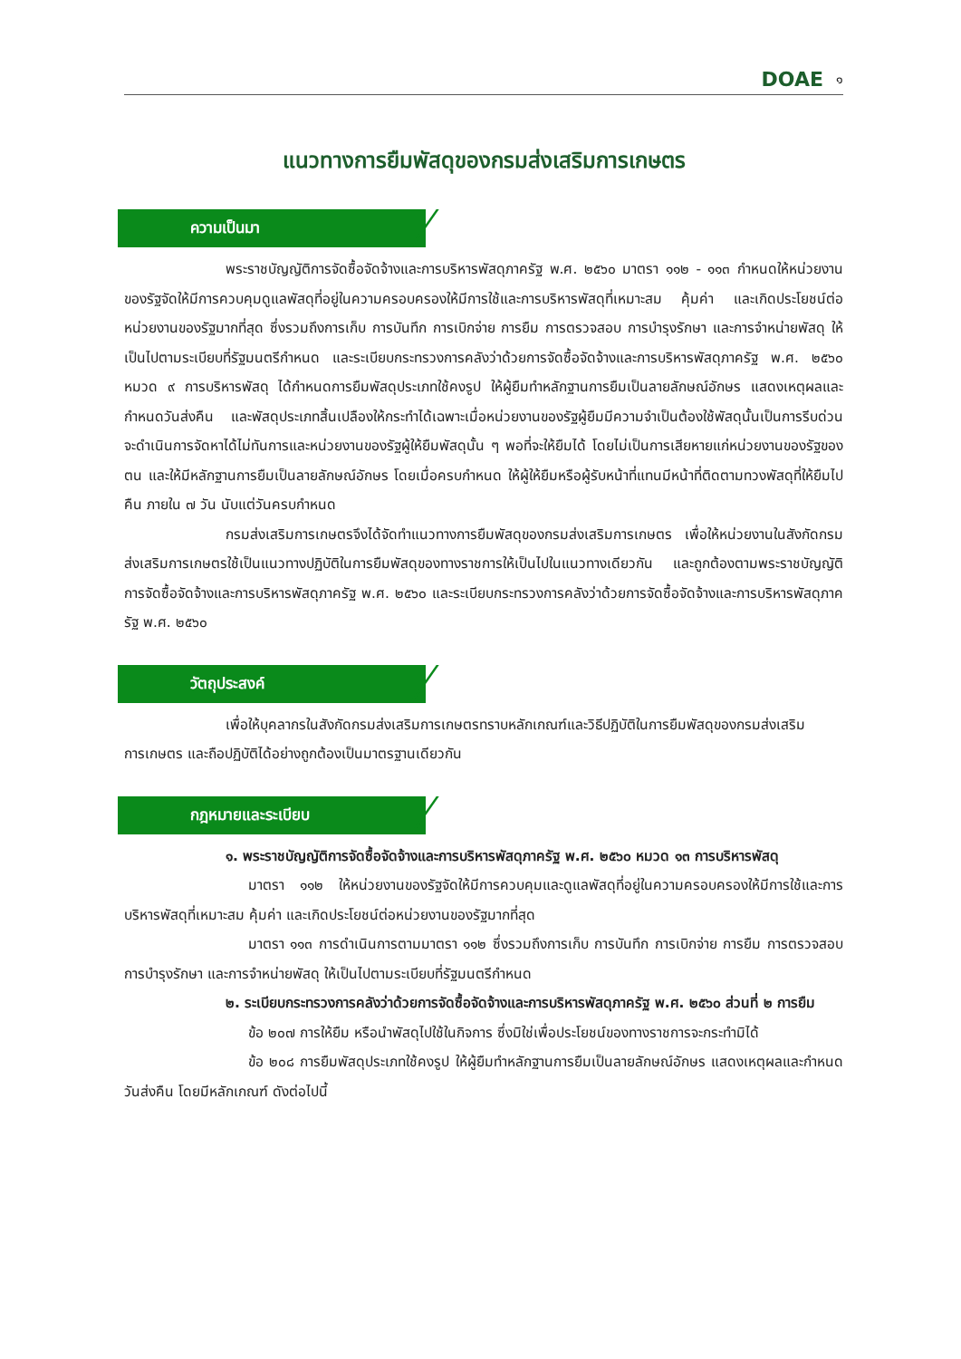DOAE ๑
แนวทางการยืมพัสดุของกรมส่งเสริมการเกษตร
ความเป็นมา
พระราชบัญญัติการจัดซื้อจัดจ้างและการบริหารพัสดุภาครัฐ พ.ศ. ๒๕๖๐ มาตรา ๑๑๒ - ๑๑๓ กำหนดให้หน่วยงานของรัฐจัดให้มีการควบคุมดูแลพัสดุที่อยู่ในความครอบครองให้มีการใช้และการบริหารพัสดุที่เหมาะสม คุ้มค่า และเกิดประโยชน์ต่อหน่วยงานของรัฐมากที่สุด ซึ่งรวมถึงการเก็บ การบันทึก การเบิกจ่าย การยืม การตรวจสอบ การบำรุงรักษา และการจำหน่ายพัสดุ ให้เป็นไปตามระเบียบที่รัฐมนตรีกำหนด และระเบียบกระทรวงการคลังว่าด้วยการจัดซื้อจัดจ้างและการบริหารพัสดุภาครัฐ พ.ศ. ๒๕๖๐ หมวด ๙ การบริหารพัสดุ ได้กำหนดการยืมพัสดุประเภทใช้คงรูป ให้ผู้ยืมทำหลักฐานการยืมเป็นลายลักษณ์อักษร แสดงเหตุผลและกำหนดวันส่งคืน และพัสดุประเภทสิ้นเปลืองให้กระทำได้เฉพาะเมื่อหน่วยงานของรัฐผู้ยืมมีความจำเป็นต้องใช้พัสดุนั้นเป็นการรีบด่วน จะดำเนินการจัดหาได้ไม่ทันการและหน่วยงานของรัฐผู้ให้ยืมพัสดุนั้น ๆ พอที่จะให้ยืมได้ โดยไม่เป็นการเสียหายแก่หน่วยงานของรัฐของตน และให้มีหลักฐานการยืมเป็นลายลักษณ์อักษร โดยเมื่อครบกำหนด ให้ผู้ให้ยืมหรือผู้รับหน้าที่แทนมีหน้าที่ติดตามทวงพัสดุที่ให้ยืมไปคืน ภายใน ๗ วัน นับแต่วันครบกำหนด
กรมส่งเสริมการเกษตรจึงได้จัดทำแนวทางการยืมพัสดุของกรมส่งเสริมการเกษตร เพื่อให้หน่วยงานในสังกัดกรมส่งเสริมการเกษตรใช้เป็นแนวทางปฏิบัติในการยืมพัสดุของทางราชการให้เป็นไปในแนวทางเดียวกัน และถูกต้องตามพระราชบัญญัติการจัดซื้อจัดจ้างและการบริหารพัสดุภาครัฐ พ.ศ. ๒๕๖๐ และระเบียบกระทรวงการคลังว่าด้วยการจัดซื้อจัดจ้างและการบริหารพัสดุภาครัฐ พ.ศ. ๒๕๖๐
วัตถุประสงค์
เพื่อให้บุคลากรในสังกัดกรมส่งเสริมการเกษตรทราบหลักเกณฑ์และวิธีปฏิบัติในการยืมพัสดุของกรมส่งเสริมการเกษตร และถือปฏิบัติได้อย่างถูกต้องเป็นมาตรฐานเดียวกัน
กฎหมายและระเบียบ
๑. พระราชบัญญัติการจัดซื้อจัดจ้างและการบริหารพัสดุภาครัฐ พ.ศ. ๒๕๖๐ หมวด ๑๓ การบริหารพัสดุ
มาตรา ๑๑๒ ให้หน่วยงานของรัฐจัดให้มีการควบคุมและดูแลพัสดุที่อยู่ในความครอบครองให้มีการใช้และการบริหารพัสดุที่เหมาะสม คุ้มค่า และเกิดประโยชน์ต่อหน่วยงานของรัฐมากที่สุด
มาตรา ๑๑๓ การดำเนินการตามมาตรา ๑๑๒ ซึ่งรวมถึงการเก็บ การบันทึก การเบิกจ่าย การยืม การตรวจสอบ การบำรุงรักษา และการจำหน่ายพัสดุ ให้เป็นไปตามระเบียบที่รัฐมนตรีกำหนด
๒. ระเบียบกระทรวงการคลังว่าด้วยการจัดซื้อจัดจ้างและการบริหารพัสดุภาครัฐ พ.ศ. ๒๕๖๐ ส่วนที่ ๒ การยืม
ข้อ ๒๐๗ การให้ยืม หรือนำพัสดุไปใช้ในกิจการ ซึ่งมิใช่เพื่อประโยชน์ของทางราชการจะกระทำมิได้
ข้อ ๒๐๘ การยืมพัสดุประเภทใช้คงรูป ให้ผู้ยืมทำหลักฐานการยืมเป็นลายลักษณ์อักษร แสดงเหตุผลและกำหนดวันส่งคืน โดยมีหลักเกณฑ์ ดังต่อไปนี้